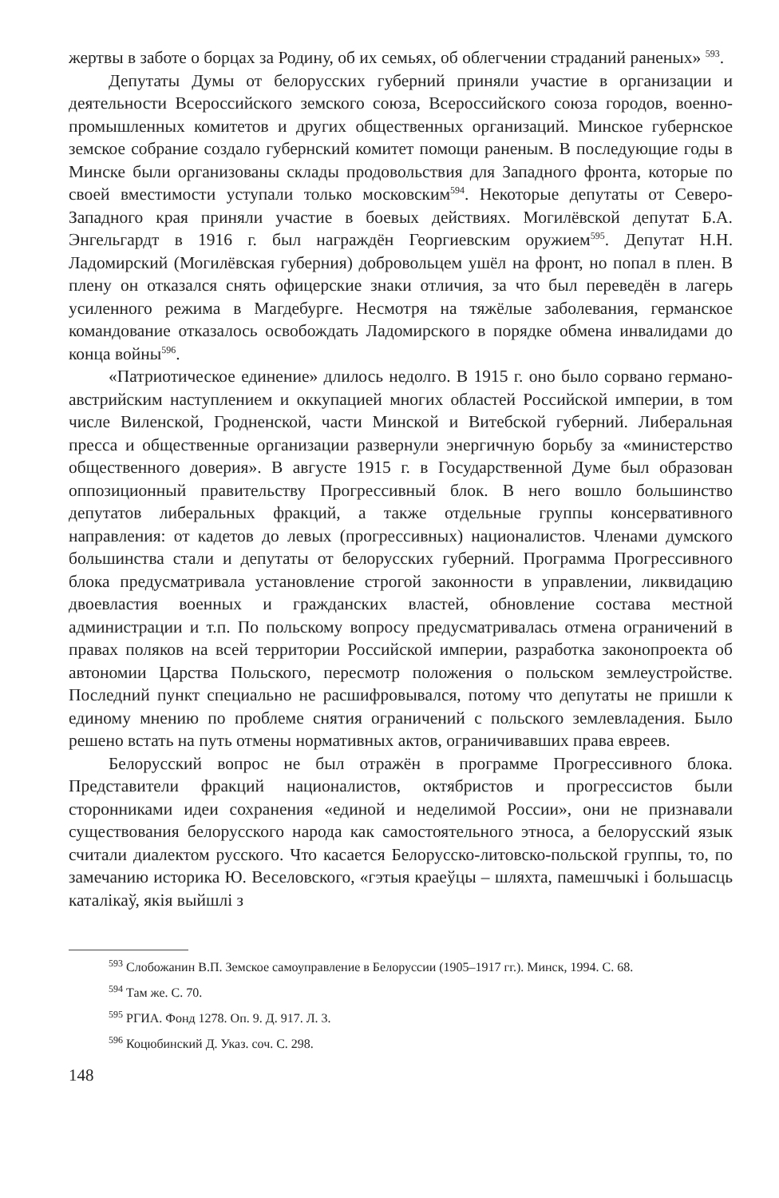жертвы в заботе о борцах за Родину, об их семьях, об облегчении страданий раненых» <sup>593</sup>.
Депутаты Думы от белорусских губерний приняли участие в организации и деятельности Всероссийского земского союза, Всероссийского союза городов, военно-промышленных комитетов и других общественных организаций. Минское губернское земское собрание создало губернский комитет помощи раненым. В последующие годы в Минске были организованы склады продовольствия для Западного фронта, которые по своей вместимости уступали только московским<sup>594</sup>. Некоторые депутаты от Северо-Западного края приняли участие в боевых действиях. Могилёвской депутат Б.А. Энгельгардт в 1916 г. был награждён Георгиевским оружием<sup>595</sup>. Депутат Н.Н. Ладомирский (Могилёвская губерния) добровольцем ушёл на фронт, но попал в плен. В плену он отказался снять офицерские знаки отличия, за что был переведён в лагерь усиленного режима в Магдебурге. Несмотря на тяжёлые заболевания, германское командование отказалось освобождать Ладомирского в порядке обмена инвалидами до конца войны<sup>596</sup>.
«Патриотическое единение» длилось недолго. В 1915 г. оно было сорвано германо-австрийским наступлением и оккупацией многих областей Российской империи, в том числе Виленской, Гродненской, части Минской и Витебской губерний. Либеральная пресса и общественные организации развернули энергичную борьбу за «министерство общественного доверия». В августе 1915 г. в Государственной Думе был образован оппозиционный правительству Прогрессивный блок. В него вошло большинство депутатов либеральных фракций, а также отдельные группы консервативного направления: от кадетов до левых (прогрессивных) националистов. Членами думского большинства стали и депутаты от белорусских губерний. Программа Прогрессивного блока предусматривала установление строгой законности в управлении, ликвидацию двоевластия военных и гражданских властей, обновление состава местной администрации и т.п. По польскому вопросу предусматривалась отмена ограничений в правах поляков на всей территории Российской империи, разработка законопроекта об автономии Царства Польского, пересмотр положения о польском землеустройстве. Последний пункт специально не расшифровывался, потому что депутаты не пришли к единому мнению по проблеме снятия ограничений с польского землевладения. Было решено встать на путь отмены нормативных актов, ограничивавших права евреев.
Белорусский вопрос не был отражён в программе Прогрессивного блока. Представители фракций националистов, октябристов и прогрессистов были сторонниками идеи сохранения «единой и неделимой России», они не признавали существования белорусского народа как самостоятельного этноса, а белорусский язык считали диалектом русского. Что касается Белорусско-литовско-польской группы, то, по замечанию историка Ю. Веселовского, «гэтыя краеўцы – шляхта, памешчыкі і большасць каталікаў, якія выйшлі з
<sup>593</sup> Слобожанин В.П. Земское самоуправление в Белоруссии (1905–1917 гг.). Минск, 1994. С. 68.
<sup>594</sup> Там же. С. 70.
<sup>595</sup> РГИА. Фонд 1278. Оп. 9. Д. 917. Л. 3.
<sup>596</sup> Коцюбинский Д. Указ. соч. С. 298.
148